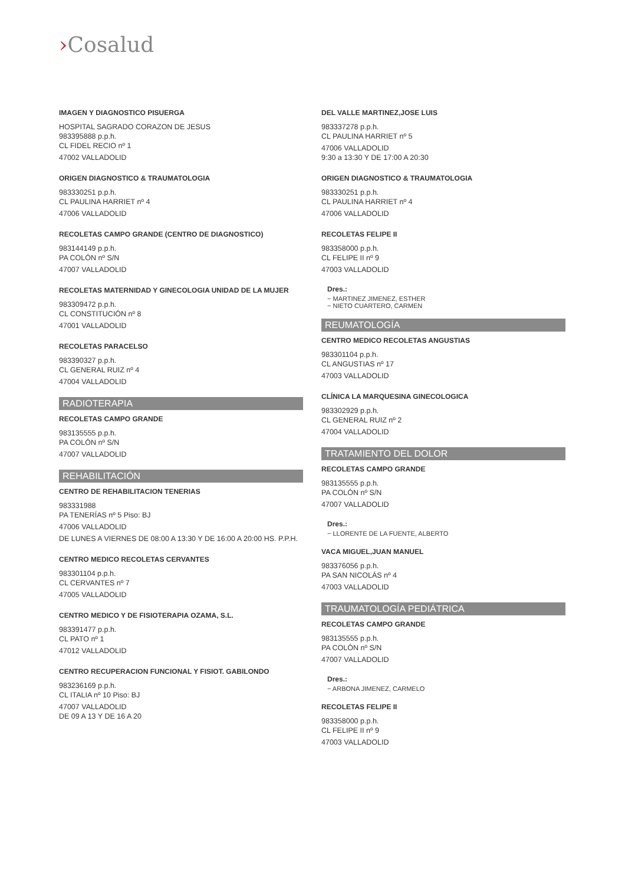›Cosalud
IMAGEN Y DIAGNOSTICO PISUERGA
HOSPITAL SAGRADO CORAZON DE JESUS
983395888 p.p.h.
CL FIDEL RECIO nº 1
47002 VALLADOLID
ORIGEN DIAGNOSTICO & TRAUMATOLOGIA
983330251 p.p.h.
CL PAULINA HARRIET nº 4
47006 VALLADOLID
RECOLETAS CAMPO GRANDE (CENTRO DE DIAGNOSTICO)
983144149 p.p.h.
PA COLÓN nº S/N
47007 VALLADOLID
RECOLETAS MATERNIDAD Y GINECOLOGIA UNIDAD DE LA MUJER
983309472 p.p.h.
CL CONSTITUCIÓN nº 8
47001 VALLADOLID
RECOLETAS PARACELSO
983390327 p.p.h.
CL GENERAL RUIZ nº 4
47004 VALLADOLID
RADIOTERAPIA
RECOLETAS CAMPO GRANDE
983135555 p.p.h.
PA COLÓN nº S/N
47007 VALLADOLID
REHABILITACIÓN
CENTRO DE REHABILITACION TENERIAS
983331988
PA TENERÍAS nº 5 Piso: BJ
47006 VALLADOLID
DE LUNES A VIERNES DE 08:00 A 13:30 Y DE 16:00 A 20:00 HS. P.P.H.
CENTRO MEDICO RECOLETAS CERVANTES
983301104 p.p.h.
CL CERVANTES nº 7
47005 VALLADOLID
CENTRO MEDICO Y DE FISIOTERAPIA OZAMA, S.L.
983391477 p.p.h.
CL PATO nº 1
47012 VALLADOLID
CENTRO RECUPERACION FUNCIONAL Y FISIOT. GABILONDO
983236169 p.p.h.
CL ITALIA nº 10 Piso: BJ
47007 VALLADOLID
DE 09 A 13 Y DE 16 A 20
DEL VALLE MARTINEZ,JOSE LUIS
983337278 p.p.h.
CL PAULINA HARRIET nº 5
47006 VALLADOLID
9:30 a 13:30 Y DE 17:00 A 20:30
ORIGEN DIAGNOSTICO & TRAUMATOLOGIA
983330251 p.p.h.
CL PAULINA HARRIET nº 4
47006 VALLADOLID
RECOLETAS FELIPE II
983358000 p.p.h.
CL FELIPE II nº 9
47003 VALLADOLID
Dres.:
− MARTINEZ JIMENEZ, ESTHER
− NIETO CUARTERO, CARMEN
REUMATOLOGÍA
CENTRO MEDICO RECOLETAS ANGUSTIAS
983301104 p.p.h.
CL ANGUSTIAS nº 17
47003 VALLADOLID
CLÍNICA LA MARQUESINA GINECOLOGICA
983302929 p.p.h.
CL GENERAL RUIZ nº 2
47004 VALLADOLID
TRATAMIENTO DEL DOLOR
RECOLETAS CAMPO GRANDE
983135555 p.p.h.
PA COLÓN nº S/N
47007 VALLADOLID
Dres.:
− LLORENTE DE LA FUENTE, ALBERTO
VACA MIGUEL,JUAN MANUEL
983376056 p.p.h.
PA SAN NICOLÁS nº 4
47003 VALLADOLID
TRAUMATOLOGÍA PEDIÁTRICA
RECOLETAS CAMPO GRANDE
983135555 p.p.h.
PA COLÓN nº S/N
47007 VALLADOLID
Dres.:
− ARBONA JIMENEZ, CARMELO
RECOLETAS FELIPE II
983358000 p.p.h.
CL FELIPE II nº 9
47003 VALLADOLID